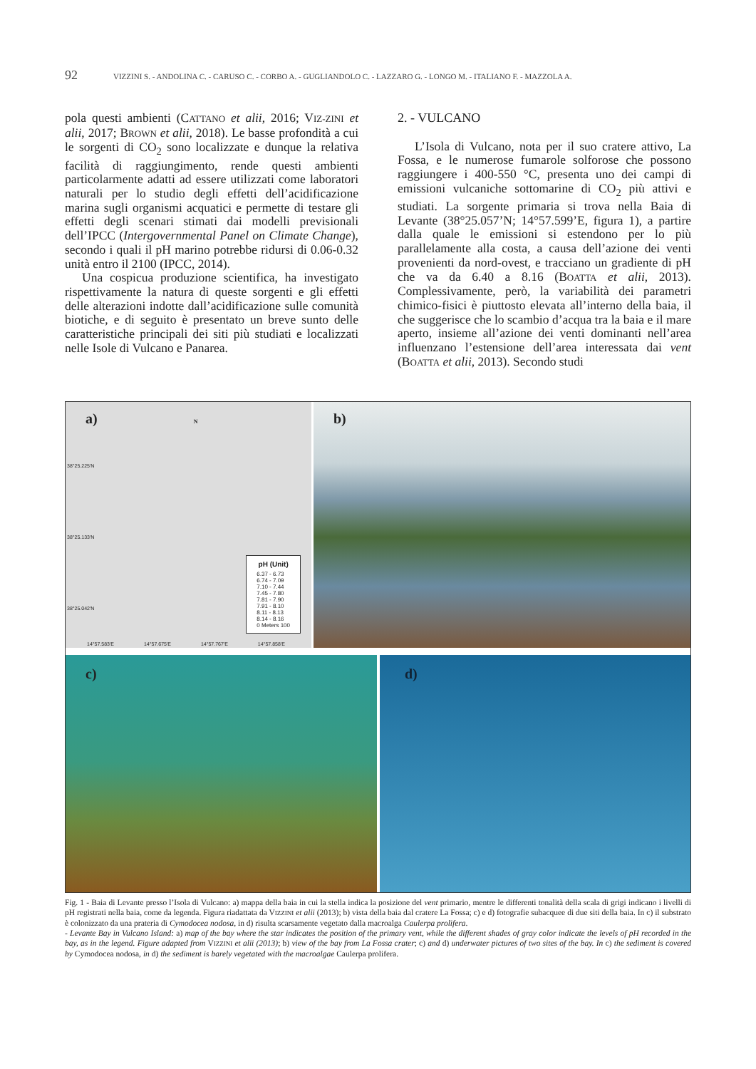92 VIZZINI S. - ANDOLINA C. - CARUSO C. - CORBO A. - GUGLIANDOLO C. - LAZZARO G. - LONGO M. - ITALIANO F. - MAZZOLA A.
pola questi ambienti (CATTANO et alii, 2016; VIZ-ZINI et alii, 2017; BROWN et alii, 2018). Le basse profondità a cui le sorgenti di CO<sub>2</sub> sono localizzate e dunque la relativa facilità di raggiungimento, rende questi ambienti particolarmente adatti ad essere utilizzati come laboratori naturali per lo studio degli effetti dell’acidificazione marina sugli organismi acquatici e permette di testare gli effetti degli scenari stimati dai modelli previsionali dell’IPCC (Intergovernmental Panel on Climate Change), secondo i quali il pH marino potrebbe ridursi di 0.06-0.32 unità entro il 2100 (IPCC, 2014).
Una cospicua produzione scientifica, ha investigato rispettivamente la natura di queste sorgenti e gli effetti delle alterazioni indotte dall’acidificazione sulle comunità biotiche, e di seguito è presentato un breve sunto delle caratteristiche principali dei siti più studiati e localizzati nelle Isole di Vulcano e Panarea.
2. - VULCANO
L’Isola di Vulcano, nota per il suo cratere attivo, La Fossa, e le numerose fumarole solforose che possono raggiungere i 400-550 °C, presenta uno dei campi di emissioni vulcaniche sottomarine di CO<sub>2</sub> più attivi e studiati. La sorgente primaria si trova nella Baia di Levante (38°25.057’N; 14°57.599’E, figura 1), a partire dalla quale le emissioni si estendono per lo più parallelamente alla costa, a causa dell’azione dei venti provenienti da nord-ovest, e tracciano un gradiente di pH che va da 6.40 a 8.16 (BOATTA et alii, 2013). Complessivamente, però, la variabilità dei parametri chimico-fisici è piuttosto elevata all’interno della baia, il che suggerisce che lo scambio d’acqua tra la baia e il mare aperto, insieme all’azione dei venti dominanti nell’area influenzano l’estensione dell’area interessata dai vent (BOATTA et alii, 2013). Secondo studi
a) N
pH (Unit)
6.37 - 6.73
6.74 - 7.09
7.10 - 7.44
7.45 - 7.80
7.81 - 7.90
7.91 - 8.10
8.11 - 8.13
8.14 - 8.16
0 Meters 100
14°57.583'E 14°57.675'E 14°57.767'E 14°57.858'E
38°25.225'N
38°25.133'N
38°25.042'N
b)
c)
d)
Fig. 1 - Baia di Levante presso l’Isola di Vulcano: a) mappa della baia in cui la stella indica la posizione del vent primario, mentre le differenti tonalità della scala di grigi indicano i livelli di pH registrati nella baia, come da legenda. Figura riadattata da VIZZINI et alii (2013); b) vista della baia dal cratere La Fossa; c) e d) fotografie subacquee di due siti della baia. In c) il substrato è colonizzato da una prateria di Cymodocea nodosa, in d) risulta scarsamente vegetato dalla macroalga Caulerpa prolifera.
- Levante Bay in Vulcano Island: a) map of the bay where the star indicates the position of the primary vent, while the different shades of gray color indicate the levels of pH recorded in the bay, as in the legend. Figure adapted from VIZZINI et alii (2013); b) view of the bay from La Fossa crater; c) and d) underwater pictures of two sites of the bay. In c) the sediment is covered by Cymodocea nodosa, in d) the sediment is barely vegetated with the macroalgae Caulerpa prolifera.